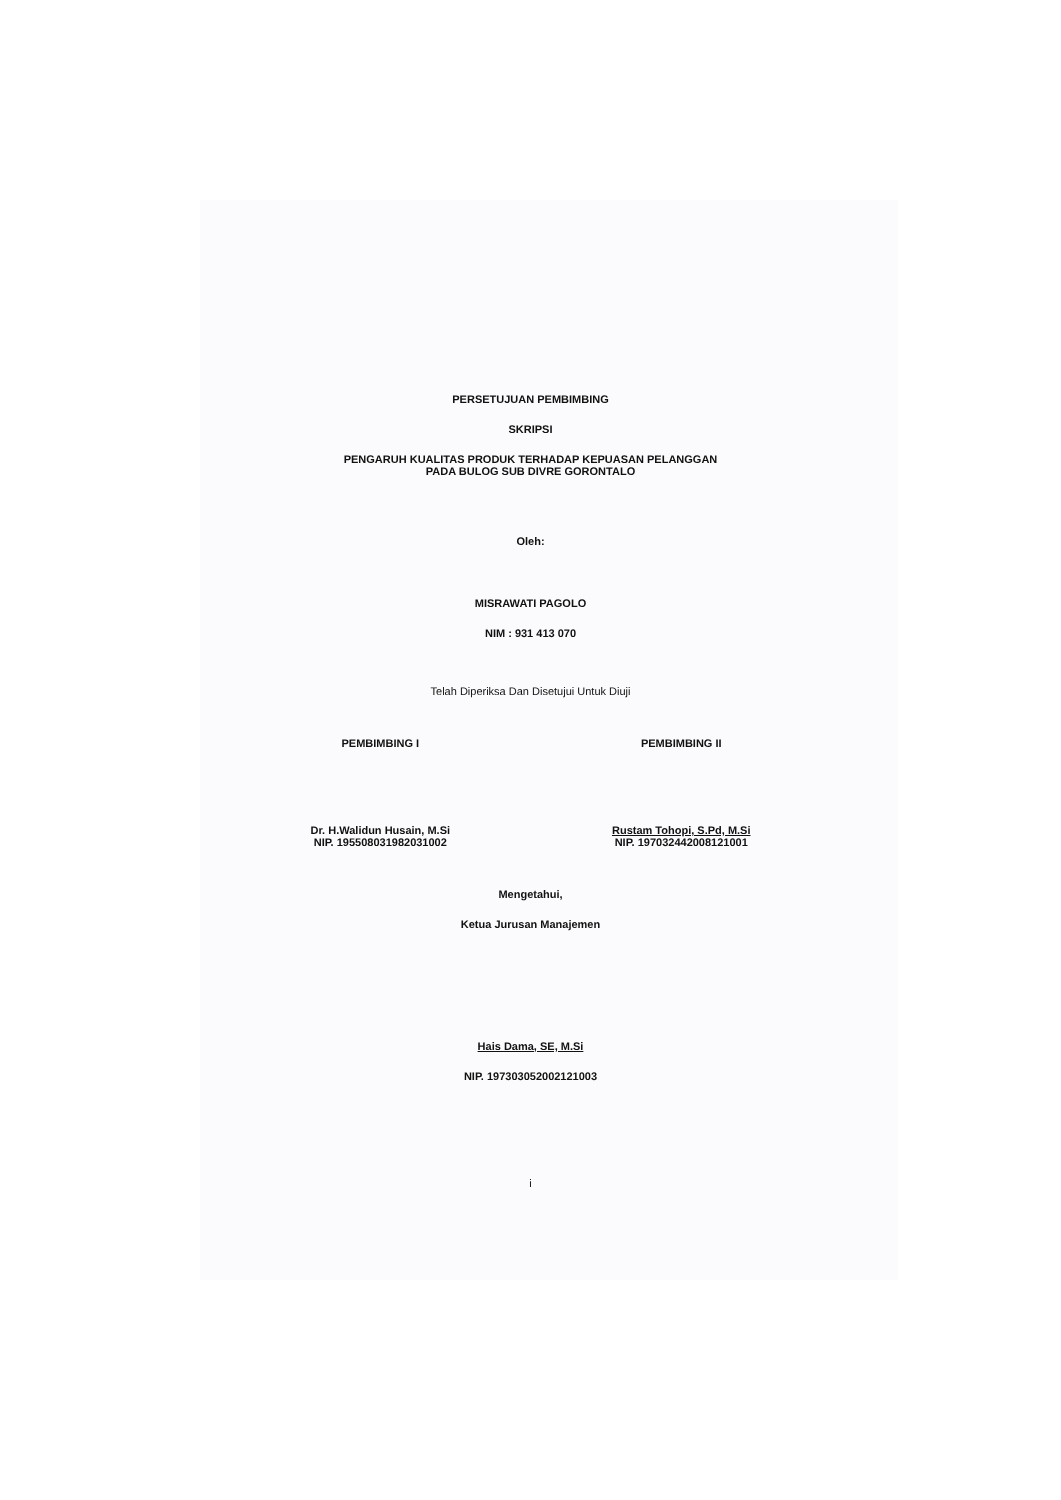PERSETUJUAN PEMBIMBING
SKRIPSI
PENGARUH KUALITAS PRODUK TERHADAP KEPUASAN PELANGGAN
PADA BULOG SUB DIVRE GORONTALO
Oleh:
MISRAWATI PAGOLO
NIM : 931 413 070
Telah Diperiksa Dan Disetujui Untuk Diuji
PEMBIMBING I
Dr. H.Walidun Husain, M.Si
NIP. 195508031982031002
PEMBIMBING II
Rustam Tohopi, S.Pd, M.Si
NIP. 197032442008121001
Mengetahui,
Ketua Jurusan Manajemen
Hais Dama, SE, M.Si
NIP. 197303052002121003
i